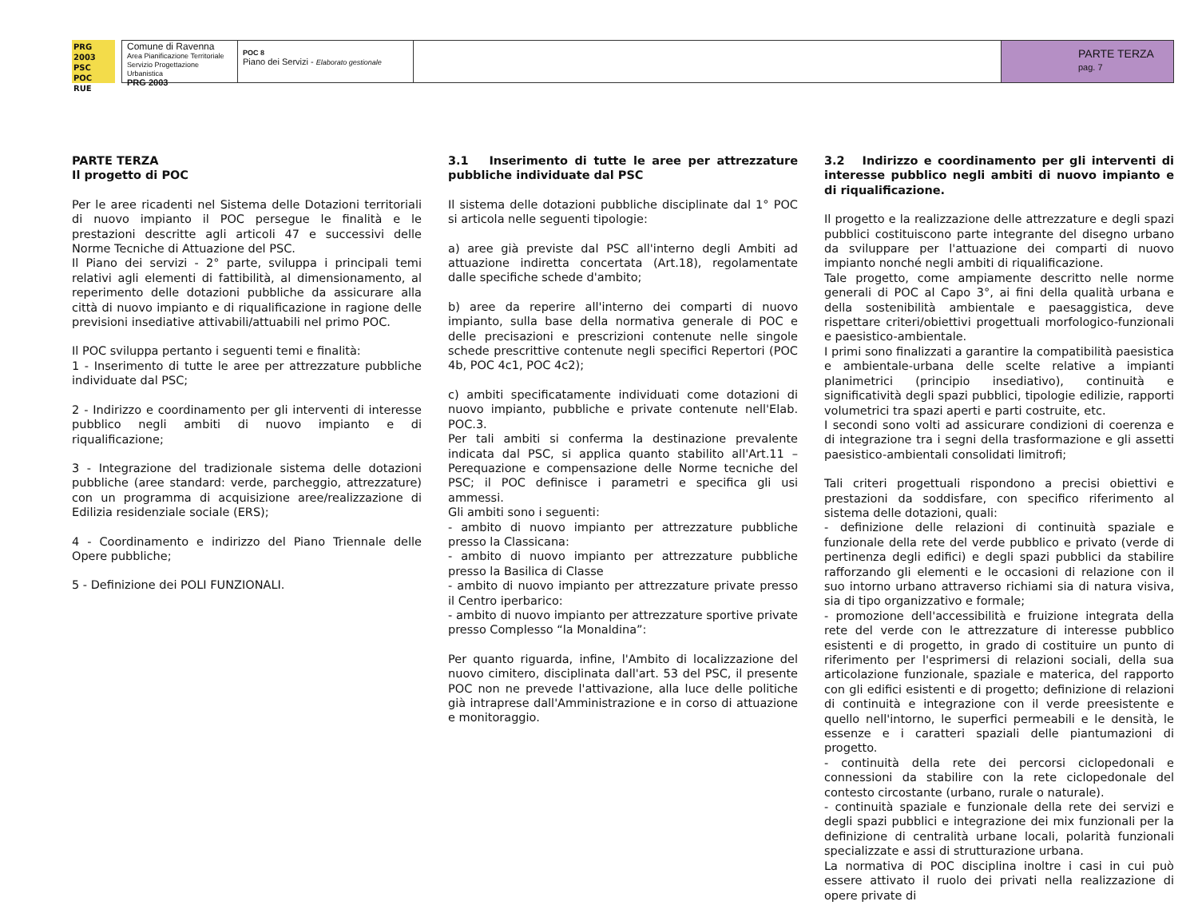PRG 2003
PSC
POC
RUE
Comune di Ravenna
Area Pianificazione Territoriale
Servizio Progettazione Urbanistica
PRG 2003
POC 8
Piano dei Servizi - Elaborato gestionale
PARTE TERZA
pag. 7
PARTE TERZA
Il progetto di POC
Per le aree ricadenti nel Sistema delle Dotazioni territoriali di nuovo impianto il POC persegue le finalità e le prestazioni descritte agli articoli 47 e successivi delle Norme Tecniche di Attuazione del PSC.
Il Piano dei servizi - 2° parte, sviluppa i principali temi relativi agli elementi di fattibilità, al dimensionamento, al reperimento delle dotazioni pubbliche da assicurare alla città di nuovo impianto e di riqualificazione in ragione delle previsioni insediative attivabili/attuabili nel primo POC.
Il POC sviluppa pertanto i seguenti temi e finalità:
1 - Inserimento di tutte le aree per attrezzature pubbliche individuate dal PSC;
2 - Indirizzo e coordinamento per gli interventi di interesse pubblico negli ambiti di nuovo impianto e di riqualificazione;
3 - Integrazione del tradizionale sistema delle dotazioni pubbliche (aree standard: verde, parcheggio, attrezzature) con un programma di acquisizione aree/realizzazione di Edilizia residenziale sociale (ERS);
4 - Coordinamento e indirizzo del Piano Triennale delle Opere pubbliche;
5 - Definizione dei POLI FUNZIONALI.
3.1 Inserimento di tutte le aree per attrezzature pubbliche individuate dal PSC
Il sistema delle dotazioni pubbliche disciplinate dal 1° POC si articola nelle seguenti tipologie:
a) aree già previste dal PSC all'interno degli Ambiti ad attuazione indiretta concertata (Art.18), regolamentate dalle specifiche schede d'ambito;
b) aree da reperire all'interno dei comparti di nuovo impianto, sulla base della normativa generale di POC e delle precisazioni e prescrizioni contenute nelle singole schede prescrittive contenute negli specifici Repertori (POC 4b, POC 4c1, POC 4c2);
c) ambiti specificatamente individuati come dotazioni di nuovo impianto, pubbliche e private contenute nell'Elab. POC.3.
Per tali ambiti si conferma la destinazione prevalente indicata dal PSC, si applica quanto stabilito all'Art.11 – Perequazione e compensazione delle Norme tecniche del PSC; il POC definisce i parametri e specifica gli usi ammessi.
Gli ambiti sono i seguenti:
- ambito di nuovo impianto per attrezzature pubbliche presso la Classicana:
- ambito di nuovo impianto per attrezzature pubbliche presso la Basilica di Classe
- ambito di nuovo impianto per attrezzature private presso il Centro iperbarico:
- ambito di nuovo impianto per attrezzature sportive private presso Complesso “la Monaldina”:
Per quanto riguarda, infine, l'Ambito di localizzazione del nuovo cimitero, disciplinata dall'art. 53 del PSC, il presente POC non ne prevede l'attivazione, alla luce delle politiche già intraprese dall'Amministrazione e in corso di attuazione e monitoraggio.
3.2 Indirizzo e coordinamento per gli interventi di interesse pubblico negli ambiti di nuovo impianto e di riqualificazione.
Il progetto e la realizzazione delle attrezzature e degli spazi pubblici costituiscono parte integrante del disegno urbano da sviluppare per l'attuazione dei comparti di nuovo impianto nonché negli ambiti di riqualificazione.
Tale progetto, come ampiamente descritto nelle norme generali di POC al Capo 3°, ai fini della qualità urbana e della sostenibilità ambientale e paesaggistica, deve rispettare criteri/obiettivi progettuali morfologico-funzionali e paesistico-ambientale.
I primi sono finalizzati a garantire la compatibilità paesistica e ambientale-urbana delle scelte relative a impianti planimetrici (principio insediativo), continuità e significatività degli spazi pubblici, tipologie edilizie, rapporti volumetrici tra spazi aperti e parti costruite, etc.
I secondi sono volti ad assicurare condizioni di coerenza e di integrazione tra i segni della trasformazione e gli assetti paesistico-ambientali consolidati limitrofi;
Tali criteri progettuali rispondono a precisi obiettivi e prestazioni da soddisfare, con specifico riferimento al sistema delle dotazioni, quali:
- definizione delle relazioni di continuità spaziale e funzionale della rete del verde pubblico e privato (verde di pertinenza degli edifici) e degli spazi pubblici da stabilire rafforzando gli elementi e le occasioni di relazione con il suo intorno urbano attraverso richiami sia di natura visiva, sia di tipo organizzativo e formale;
- promozione dell'accessibilità e fruizione integrata della rete del verde con le attrezzature di interesse pubblico esistenti e di progetto, in grado di costituire un punto di riferimento per l'esprimersi di relazioni sociali, della sua articolazione funzionale, spaziale e materica, del rapporto con gli edifici esistenti e di progetto; definizione di relazioni di continuità e integrazione con il verde preesistente e quello nell'intorno, le superfici permeabili e le densità, le essenze e i caratteri spaziali delle piantumazioni di progetto.
- continuità della rete dei percorsi ciclopedonali e connessioni da stabilire con la rete ciclopedonale del contesto circostante (urbano, rurale o naturale).
- continuità spaziale e funzionale della rete dei servizi e degli spazi pubblici e integrazione dei mix funzionali per la definizione di centralità urbane locali, polarità funzionali specializzate e assi di strutturazione urbana.
La normativa di POC disciplina inoltre i casi in cui può essere attivato il ruolo dei privati nella realizzazione di opere private di